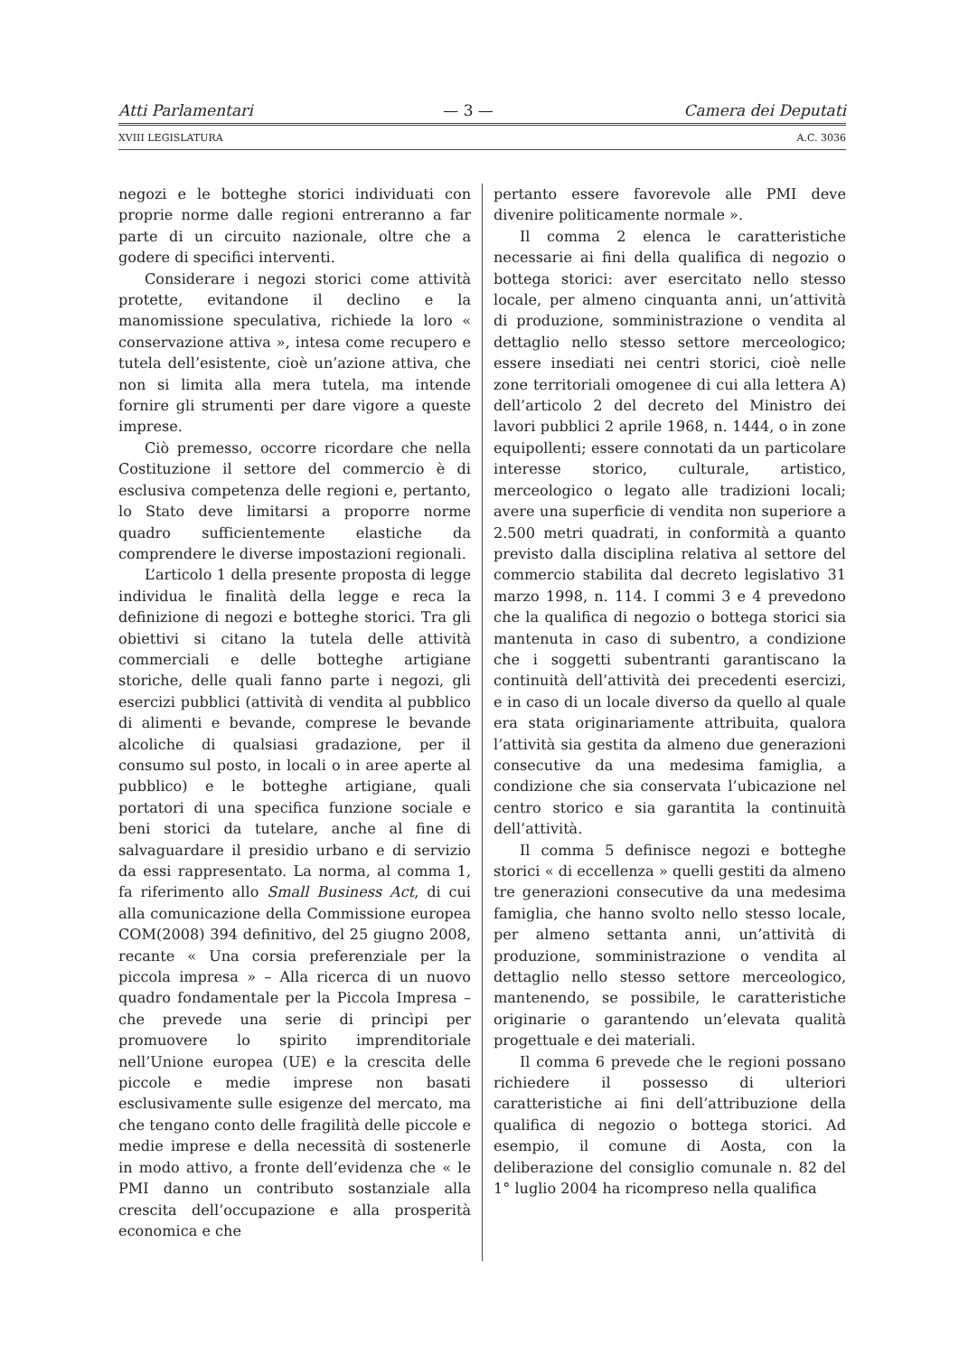Atti Parlamentari — 3 — Camera dei Deputati
XVIII LEGISLATURA A.C. 3036
negozi e le botteghe storici individuati con proprie norme dalle regioni entreranno a far parte di un circuito nazionale, oltre che a godere di specifici interventi.
Considerare i negozi storici come attività protette, evitandone il declino e la manomissione speculativa, richiede la loro « conservazione attiva », intesa come recupero e tutela dell’esistente, cioè un’azione attiva, che non si limita alla mera tutela, ma intende fornire gli strumenti per dare vigore a queste imprese.
Ciò premesso, occorre ricordare che nella Costituzione il settore del commercio è di esclusiva competenza delle regioni e, pertanto, lo Stato deve limitarsi a proporre norme quadro sufficientemente elastiche da comprendere le diverse impostazioni regionali.
L’articolo 1 della presente proposta di legge individua le finalità della legge e reca la definizione di negozi e botteghe storici. Tra gli obiettivi si citano la tutela delle attività commerciali e delle botteghe artigiane storiche, delle quali fanno parte i negozi, gli esercizi pubblici (attività di vendita al pubblico di alimenti e bevande, comprese le bevande alcoliche di qualsiasi gradazione, per il consumo sul posto, in locali o in aree aperte al pubblico) e le botteghe artigiane, quali portatori di una specifica funzione sociale e beni storici da tutelare, anche al fine di salvaguardare il presidio urbano e di servizio da essi rappresentato. La norma, al comma 1, fa riferimento allo Small Business Act, di cui alla comunicazione della Commissione europea COM(2008) 394 definitivo, del 25 giugno 2008, recante « Una corsia preferenziale per la piccola impresa » – Alla ricerca di un nuovo quadro fondamentale per la Piccola Impresa – che prevede una serie di princìpi per promuovere lo spirito imprenditoriale nell’Unione europea (UE) e la crescita delle piccole e medie imprese non basati esclusivamente sulle esigenze del mercato, ma che tengano conto delle fragilità delle piccole e medie imprese e della necessità di sostenerle in modo attivo, a fronte dell’evidenza che « le PMI danno un contributo sostanziale alla crescita dell’occupazione e alla prosperità economica e che
pertanto essere favorevole alle PMI deve divenire politicamente normale ».
Il comma 2 elenca le caratteristiche necessarie ai fini della qualifica di negozio o bottega storici: aver esercitato nello stesso locale, per almeno cinquanta anni, un’attività di produzione, somministrazione o vendita al dettaglio nello stesso settore merceologico; essere insediati nei centri storici, cioè nelle zone territoriali omogenee di cui alla lettera A) dell’articolo 2 del decreto del Ministro dei lavori pubblici 2 aprile 1968, n. 1444, o in zone equipollenti; essere connotati da un particolare interesse storico, culturale, artistico, merceologico o legato alle tradizioni locali; avere una superficie di vendita non superiore a 2.500 metri quadrati, in conformità a quanto previsto dalla disciplina relativa al settore del commercio stabilita dal decreto legislativo 31 marzo 1998, n. 114. I commi 3 e 4 prevedono che la qualifica di negozio o bottega storici sia mantenuta in caso di subentro, a condizione che i soggetti subentranti garantiscano la continuità dell’attività dei precedenti esercizi, e in caso di un locale diverso da quello al quale era stata originariamente attribuita, qualora l’attività sia gestita da almeno due generazioni consecutive da una medesima famiglia, a condizione che sia conservata l’ubicazione nel centro storico e sia garantita la continuità dell’attività.
Il comma 5 definisce negozi e botteghe storici « di eccellenza » quelli gestiti da almeno tre generazioni consecutive da una medesima famiglia, che hanno svolto nello stesso locale, per almeno settanta anni, un’attività di produzione, somministrazione o vendita al dettaglio nello stesso settore merceologico, mantenendo, se possibile, le caratteristiche originarie o garantendo un’elevata qualità progettuale e dei materiali.
Il comma 6 prevede che le regioni possano richiedere il possesso di ulteriori caratteristiche ai fini dell’attribuzione della qualifica di negozio o bottega storici. Ad esempio, il comune di Aosta, con la deliberazione del consiglio comunale n. 82 del 1° luglio 2004 ha ricompreso nella qualifica